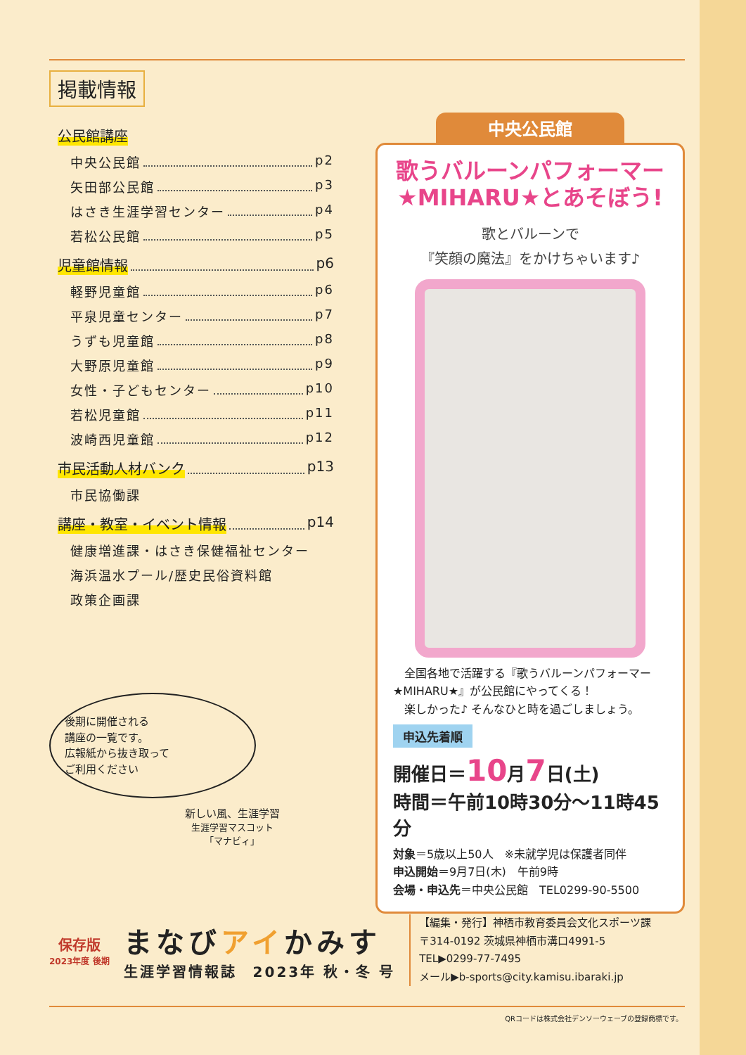掲載情報
公民館講座
中央公民館 p2
矢田部公民館 p3
はさき生涯学習センター p4
若松公民館 p5
児童館情報 p6
軽野児童館 p6
平泉児童センター p7
うずも児童館 p8
大野原児童館 p9
女性・子どもセンター p10
若松児童館 p11
波崎西児童館 p12
市民活動人材バンク p13
市民協働課
講座・教室・イベント情報 p14
健康増進課・はさき保健福祉センター
海浜温水プール/歴史民俗資料館
政策企画課
後期に開催される
講座の一覧です。
広報紙から抜き取って
ご利用ください
新しい風、生涯学習
生涯学習マスコット
「マナビィ」
中央公民館
歌うバルーンパフォーマー
★MIHARU★とあそぼう!
歌とバルーンで
『笑顔の魔法』をかけちゃいます♪
　全国各地で活躍する『歌うバルーンパフォーマー★MIHARU★』が公民館にやってくる！
　楽しかった♪ そんなひと時を過ごしましょう。
申込先着順
開催日＝10月7日(土)
時間＝午前10時30分～11時45分
対象＝5歳以上50人　※未就学児は保護者同伴
申込開始＝9月7日(木)　午前9時
会場・申込先＝中央公民館　TEL0299-90-5500
保存版
2023年度 後期
まなびアイかみす
生涯学習情報誌　2023年 秋・冬 号
【編集・発行】神栖市教育委員会文化スポーツ課
〒314-0192 茨城県神栖市溝口4991-5
TEL▶0299-77-7495
メール▶b-sports@city.kamisu.ibaraki.jp
QRコードは株式会社デンソーウェーブの登録商標です。